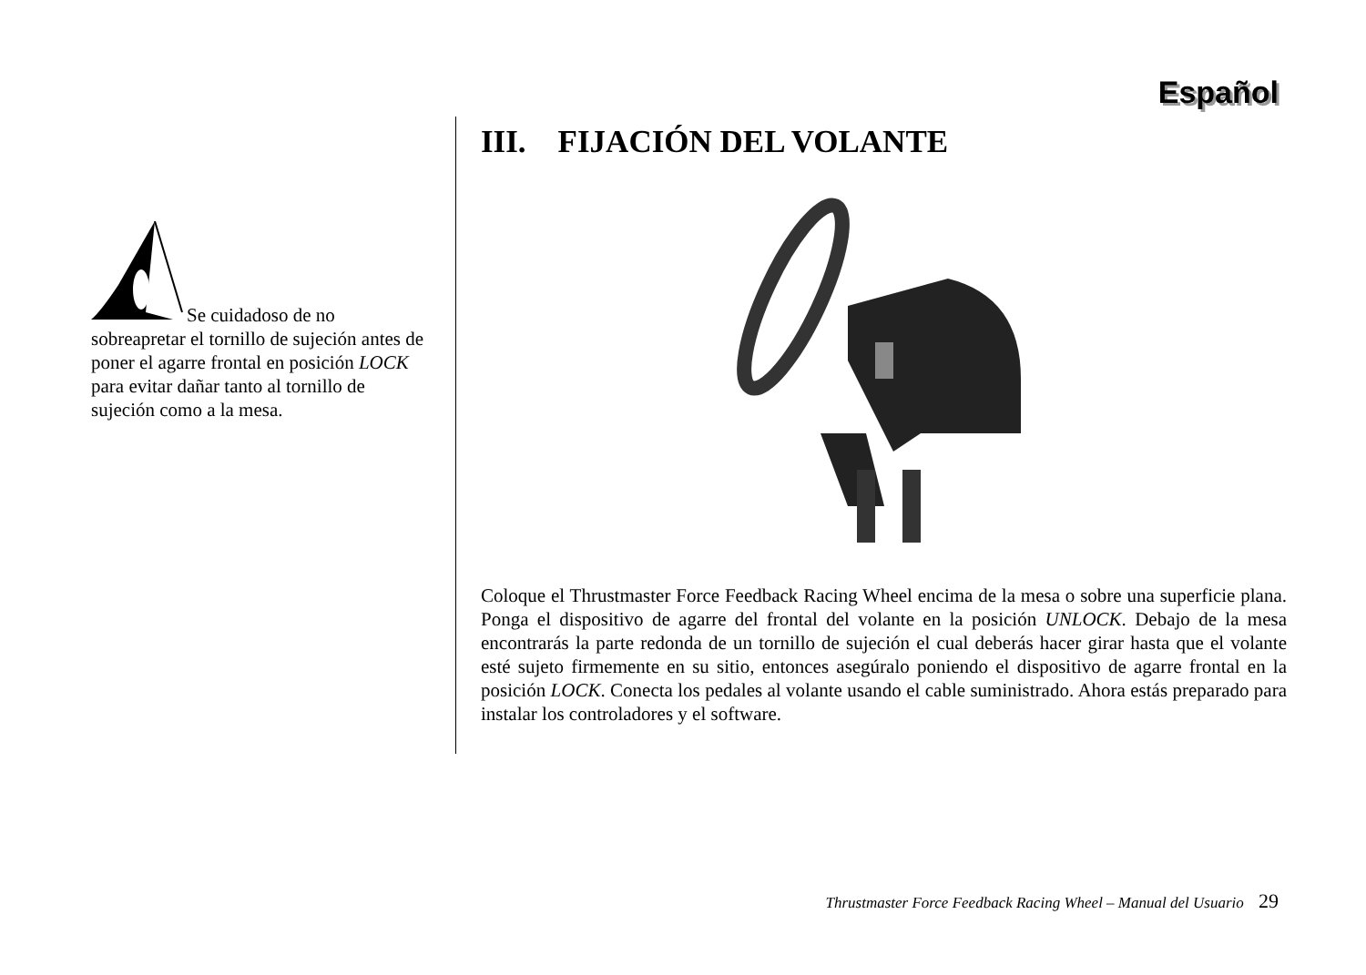Español
Se cuidadoso de no sobreapretar el tornillo de sujeción antes de poner el agarre frontal en posición LOCK para evitar dañar tanto al tornillo de sujeción como a la mesa.
III. FIJACIÓN DEL VOLANTE
Coloque el Thrustmaster Force Feedback Racing Wheel encima de la mesa o sobre una superficie plana. Ponga el dispositivo de agarre del frontal del volante en la posición UNLOCK. Debajo de la mesa encontrarás la parte redonda de un tornillo de sujeción el cual deberás hacer girar hasta que el volante esté sujeto firmemente en su sitio, entonces asegúralo poniendo el dispositivo de agarre frontal en la posición LOCK. Conecta los pedales al volante usando el cable suministrado. Ahora estás preparado para instalar los controladores y el software.
Thrustmaster Force Feedback Racing Wheel – Manual del Usuario 29